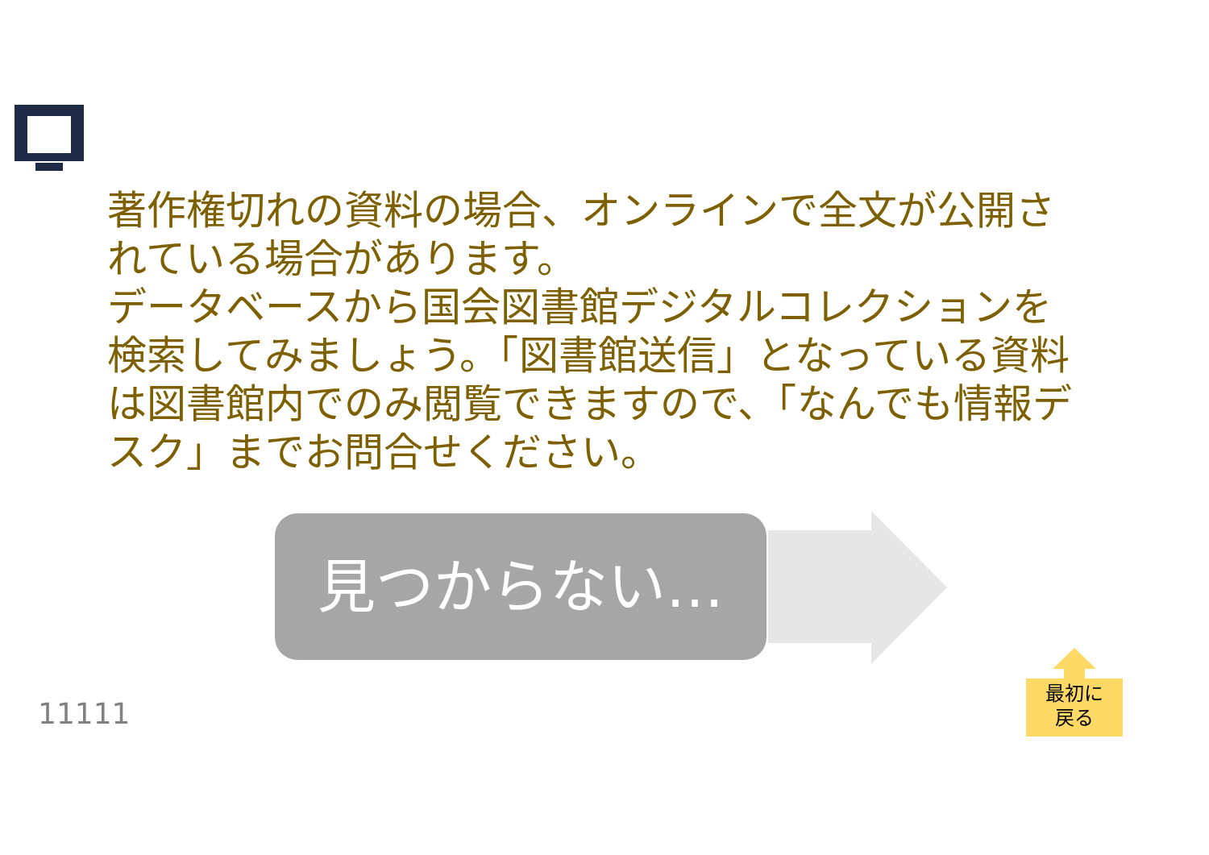著作権切れの資料の場合、オンラインで全文が公開されている場合があります。
データベースから国会図書館デジタルコレクションを検索してみましょう。「図書館送信」となっている資料は図書館内でのみ閲覧できますので、「なんでも情報デスク」までお問合せください。
見つからない…
11111
最初に
戻る